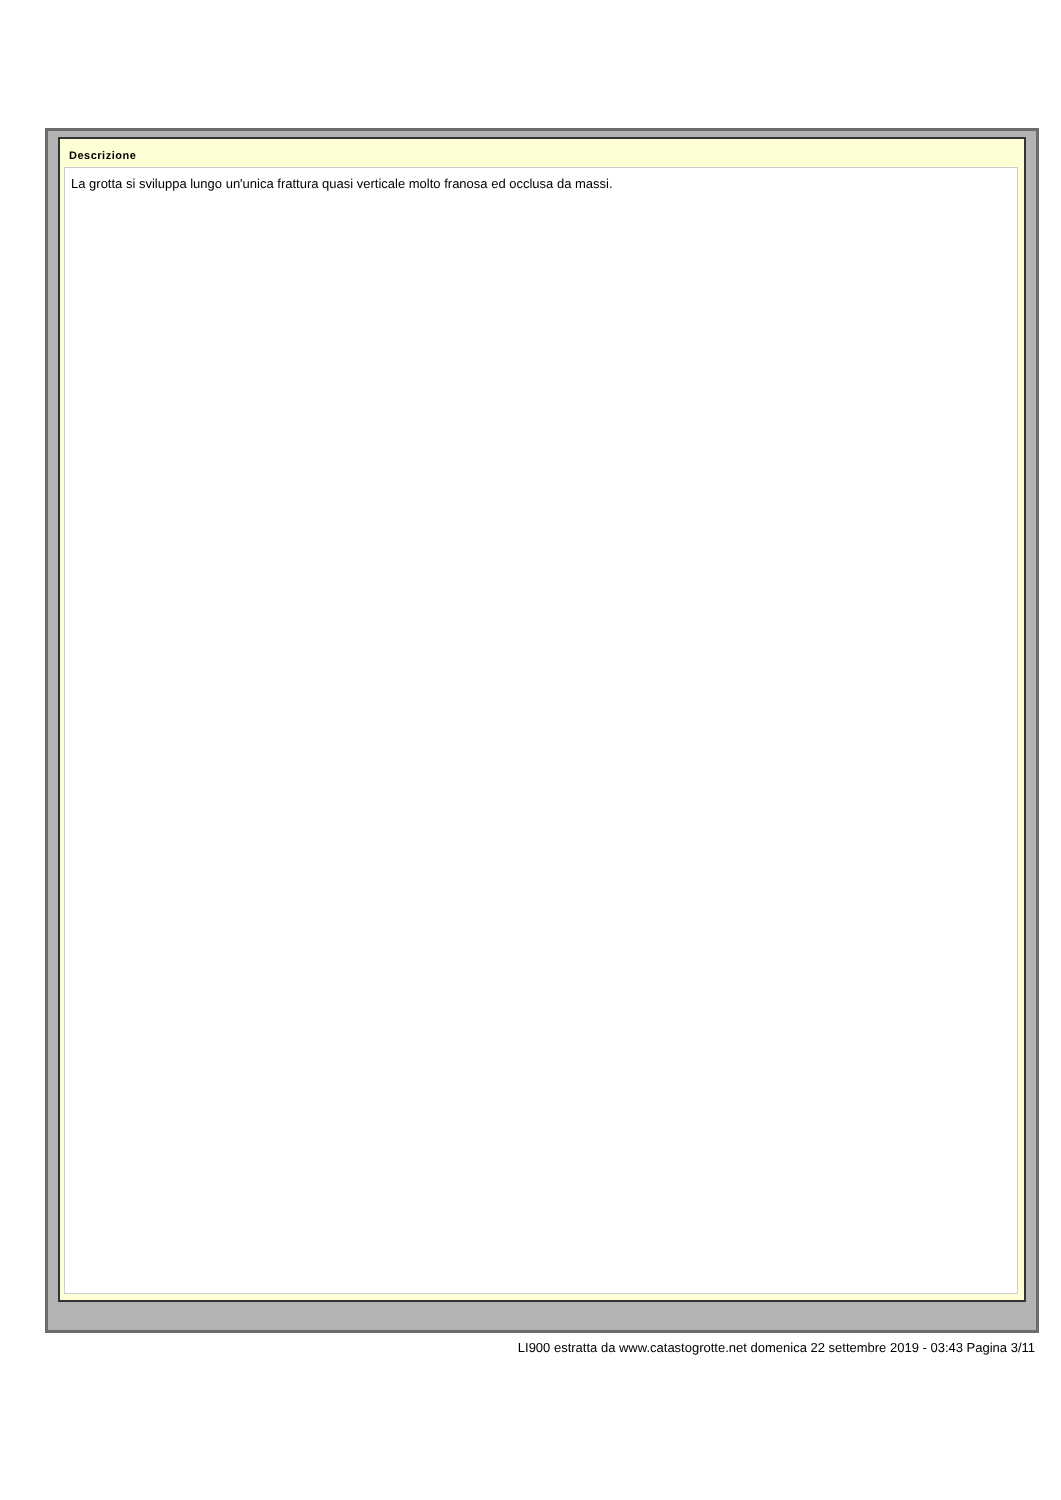Descrizione
La grotta si sviluppa lungo un'unica frattura quasi verticale molto franosa ed occlusa da massi.
LI900 estratta da www.catastogrotte.net domenica 22 settembre 2019 - 03:43 Pagina 3/11